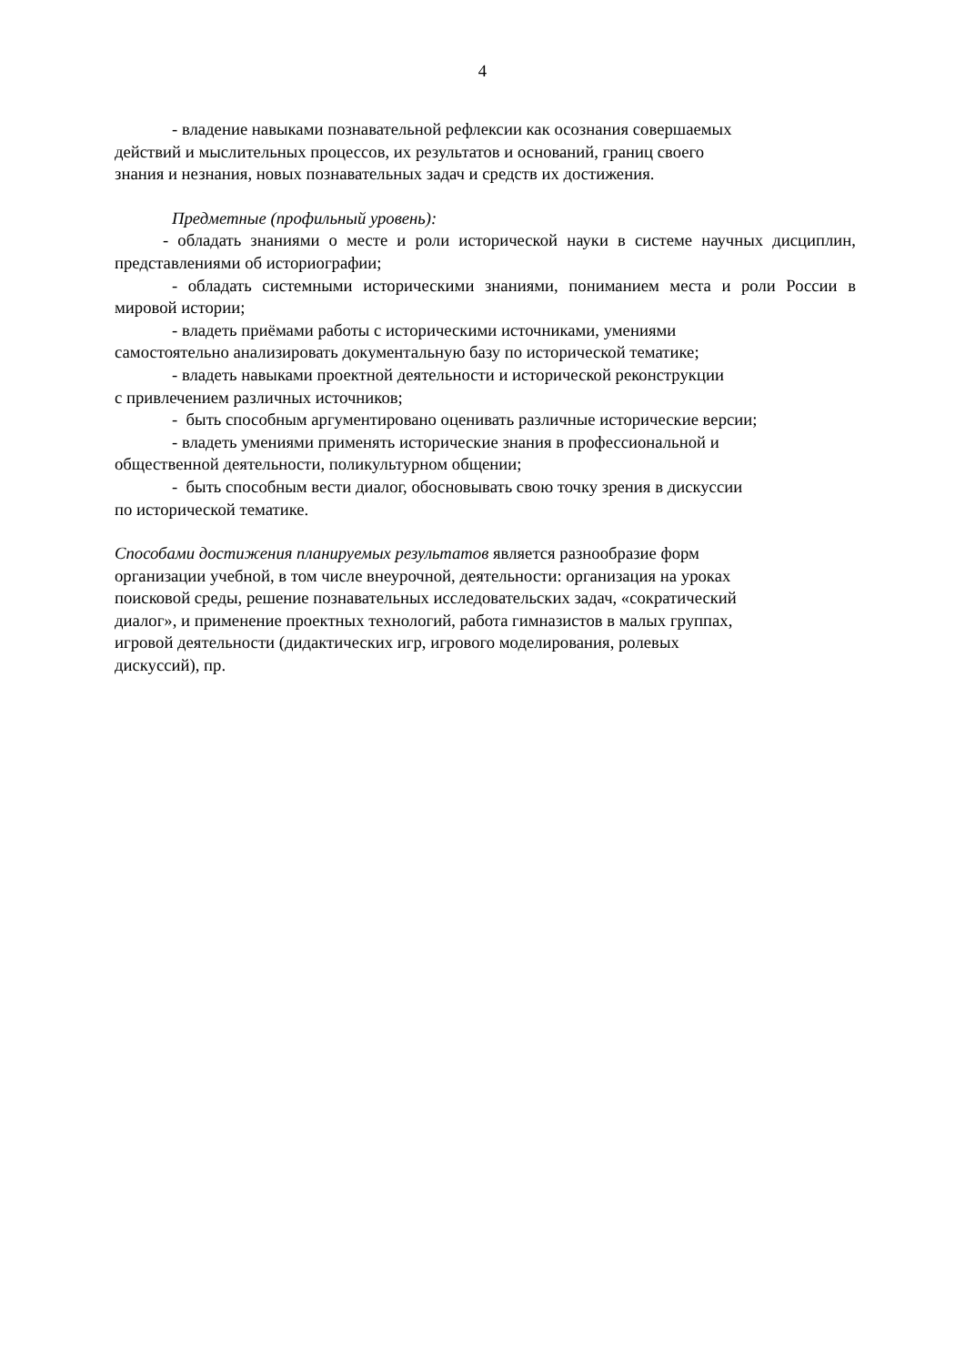4
- владение навыками познавательной рефлексии как осознания совершаемых
действий и мыслительных процессов, их результатов и оснований, границ своего
знания и незнания, новых познавательных задач и средств их достижения.
Предметные (профильный уровень):
- обладать знаниями о месте и роли исторической науки в системе научных дисциплин, представлениями об историографии;
- обладать системными историческими знаниями, пониманием места и роли России в мировой истории;
- владеть приёмами работы с историческими источниками, умениями
самостоятельно анализировать документальную базу по исторической тематике;
- владеть навыками проектной деятельности и исторической реконструкции
с привлечением различных источников;
- быть способным аргументировано оценивать различные исторические версии;
- владеть умениями применять исторические знания в профессиональной и
общественной деятельности, поликультурном общении;
- быть способным вести диалог, обосновывать свою точку зрения в дискуссии
по исторической тематике.
Способами достижения планируемых результатов является разнообразие форм
организации учебной, в том числе внеурочной, деятельности: организация на уроках
поисковой среды, решение познавательных исследовательских задач, «сократический
диалог», и применение проектных технологий, работа гимназистов в малых группах,
игровой деятельности (дидактических игр, игрового моделирования, ролевых
дискуссий), пр.